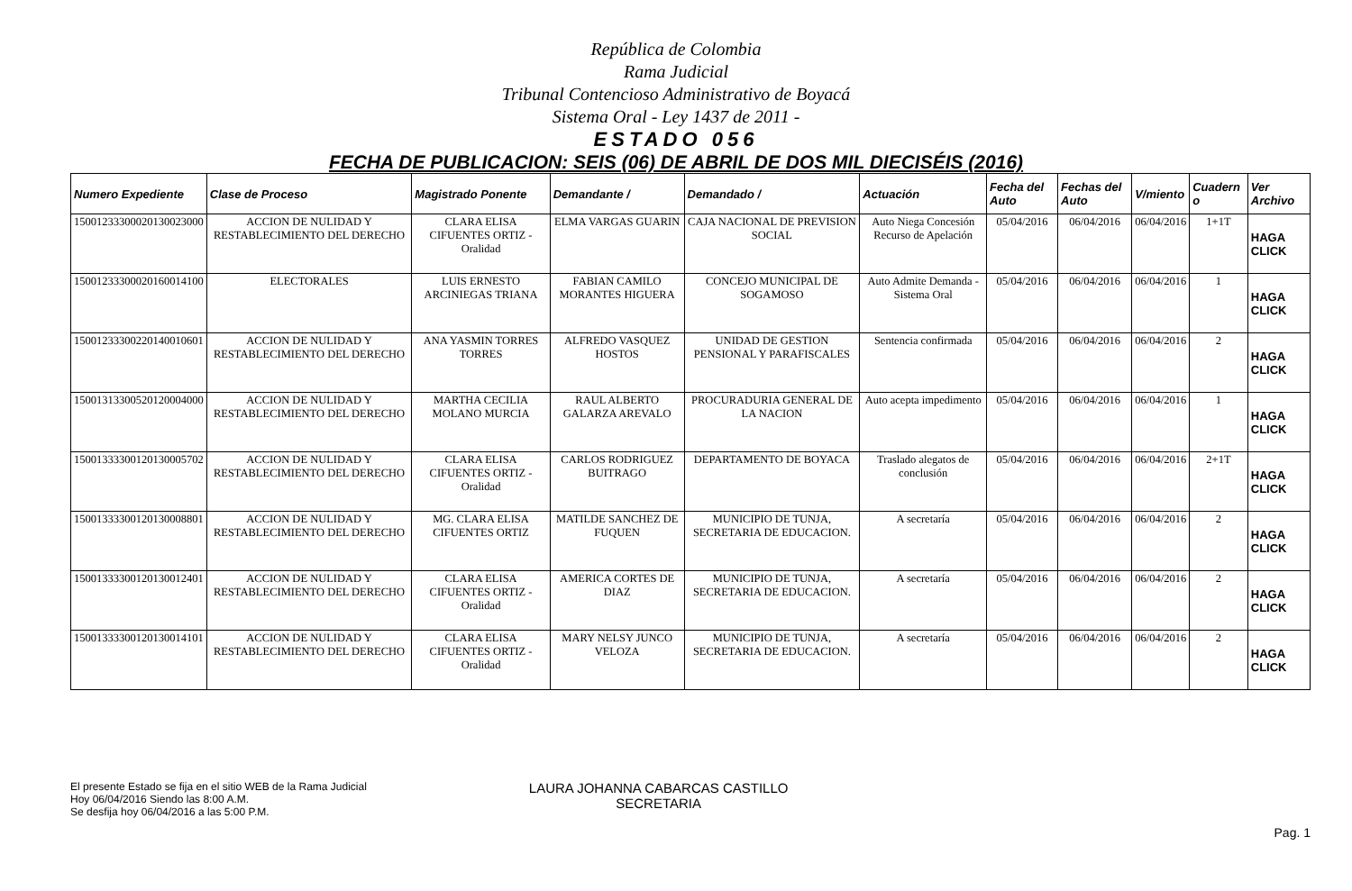República de Colombia
Rama Judicial
Tribunal Contencioso Administrativo de Boyacá
Sistema Oral - Ley 1437 de 2011 -
ESTADO 056
FECHA DE PUBLICACION: SEIS (06) DE ABRIL DE DOS MIL DIECISÉIS (2016)
| Numero Expediente | Clase de Proceso | Magistrado Ponente | Demandante / | Demandado / | Actuación | Fecha del Auto | Fechas del Auto | V/miento | Cuadern o | Ver Archivo |
| --- | --- | --- | --- | --- | --- | --- | --- | --- | --- | --- |
| 15001233300020130023000 | ACCION DE NULIDAD Y RESTABLECIMIENTO DEL DERECHO | CLARA ELISA CIFUENTES ORTIZ - Oralidad | ELMA VARGAS GUARIN | CAJA NACIONAL DE PREVISION SOCIAL | Auto Niega Concesión Recurso de Apelación | 05/04/2016 | 06/04/2016 | 06/04/2016 | 1+1T | HAGA CLICK |
| 15001233300020160014100 | ELECTORALES | LUIS ERNESTO ARCINIEGAS TRIANA | FABIAN CAMILO MORANTES HIGUERA | CONCEJO MUNICIPAL DE SOGAMOSO | Auto Admite Demanda - Sistema Oral | 05/04/2016 | 06/04/2016 | 06/04/2016 | 1 | HAGA CLICK |
| 15001233300220140010601 | ACCION DE NULIDAD Y RESTABLECIMIENTO DEL DERECHO | ANA YASMIN TORRES TORRES | ALFREDO VASQUEZ HOSTOS | UNIDAD DE GESTION PENSIONAL Y PARAFISCALES | Sentencia confirmada | 05/04/2016 | 06/04/2016 | 06/04/2016 | 2 | HAGA CLICK |
| 15001313300520120004000 | ACCION DE NULIDAD Y RESTABLECIMIENTO DEL DERECHO | MARTHA CECILIA MOLANO MURCIA | RAUL ALBERTO GALARZA AREVALO | PROCURADURIA GENERAL DE LA NACION | Auto acepta impedimento | 05/04/2016 | 06/04/2016 | 06/04/2016 | 1 | HAGA CLICK |
| 15001333300120130005702 | ACCION DE NULIDAD Y RESTABLECIMIENTO DEL DERECHO | CLARA ELISA CIFUENTES ORTIZ - Oralidad | CARLOS RODRIGUEZ BUITRAGO | DEPARTAMENTO DE BOYACA | Traslado alegatos de conclusión | 05/04/2016 | 06/04/2016 | 06/04/2016 | 2+1T | HAGA CLICK |
| 15001333300120130008801 | ACCION DE NULIDAD Y RESTABLECIMIENTO DEL DERECHO | MG. CLARA ELISA CIFUENTES ORTIZ | MATILDE SANCHEZ DE FUQUEN | MUNICIPIO DE TUNJA, SECRETARIA DE EDUCACION. | A secretaría | 05/04/2016 | 06/04/2016 | 06/04/2016 | 2 | HAGA CLICK |
| 15001333300120130012401 | ACCION DE NULIDAD Y RESTABLECIMIENTO DEL DERECHO | CLARA ELISA CIFUENTES ORTIZ - Oralidad | AMERICA CORTES DE DIAZ | MUNICIPIO DE TUNJA, SECRETARIA DE EDUCACION. | A secretaría | 05/04/2016 | 06/04/2016 | 06/04/2016 | 2 | HAGA CLICK |
| 15001333300120130014101 | ACCION DE NULIDAD Y RESTABLECIMIENTO DEL DERECHO | CLARA ELISA CIFUENTES ORTIZ - Oralidad | MARY NELSY JUNCO VELOZA | MUNICIPIO DE TUNJA, SECRETARIA DE EDUCACION. | A secretaría | 05/04/2016 | 06/04/2016 | 06/04/2016 | 2 | HAGA CLICK |
El presente Estado se fija en el sitio WEB de la Rama Judicial
Hoy 06/04/2016 Siendo las 8:00 A.M.
Se desfija hoy 06/04/2016 a las 5:00 P.M.
LAURA JOHANNA CABARCAS CASTILLO
SECRETARIA
Pag. 1